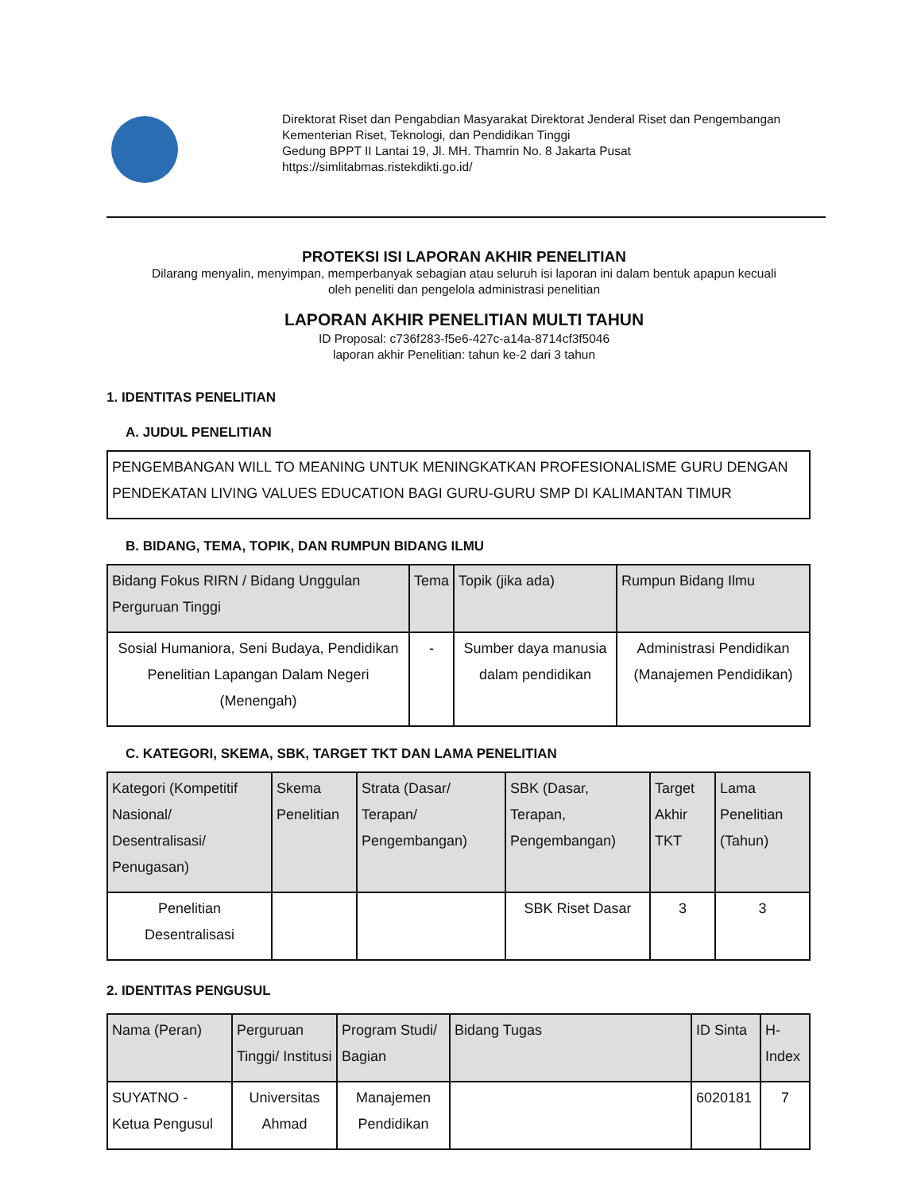Direktorat Riset dan Pengabdian Masyarakat Direktorat Jenderal Riset dan Pengembangan
Kementerian Riset, Teknologi, dan Pendidikan Tinggi
Gedung BPPT II Lantai 19, Jl. MH. Thamrin No. 8 Jakarta Pusat
https://simlitabmas.ristekdikti.go.id/
PROTEKSI ISI LAPORAN AKHIR PENELITIAN
Dilarang menyalin, menyimpan, memperbanyak sebagian atau seluruh isi laporan ini dalam bentuk apapun kecuali
oleh peneliti dan pengelola administrasi penelitian
LAPORAN AKHIR PENELITIAN MULTI TAHUN
ID Proposal: c736f283-f5e6-427c-a14a-8714cf3f5046
laporan akhir Penelitian: tahun ke-2 dari 3 tahun
1. IDENTITAS PENELITIAN
A. JUDUL PENELITIAN
| PENGEMBANGAN WILL TO MEANING UNTUK MENINGKATKAN PROFESIONALISME GURU DENGAN PENDEKATAN LIVING VALUES EDUCATION BAGI GURU-GURU SMP DI KALIMANTAN TIMUR |
B. BIDANG, TEMA, TOPIK, DAN RUMPUN BIDANG ILMU
| Bidang Fokus RIRN / Bidang Unggulan Perguruan Tinggi | Tema | Topik (jika ada) | Rumpun Bidang Ilmu |
| --- | --- | --- | --- |
| Sosial Humaniora, Seni Budaya, Pendidikan Penelitian Lapangan Dalam Negeri (Menengah) | - | Sumber daya manusia dalam pendidikan | Administrasi Pendidikan (Manajemen Pendidikan) |
C. KATEGORI, SKEMA, SBK, TARGET TKT DAN LAMA PENELITIAN
| Kategori (Kompetitif Nasional/ Desentralisasi/ Penugasan) | Skema Penelitian | Strata (Dasar/ Terapan/ Pengembangan) | SBK (Dasar, Terapan, Pengembangan) | Target Akhir TKT | Lama Penelitian (Tahun) |
| --- | --- | --- | --- | --- | --- |
| Penelitian Desentralisasi | | | SBK Riset Dasar | 3 | 3 |
2. IDENTITAS PENGUSUL
| Nama (Peran) | Perguruan Tinggi/ Institusi | Program Studi/ Bagian | Bidang Tugas | ID Sinta | H-Index |
| --- | --- | --- | --- | --- | --- |
| SUYATNO - Ketua Pengusul | Universitas Ahmad | Manajemen Pendidikan | | 6020181 | 7 |